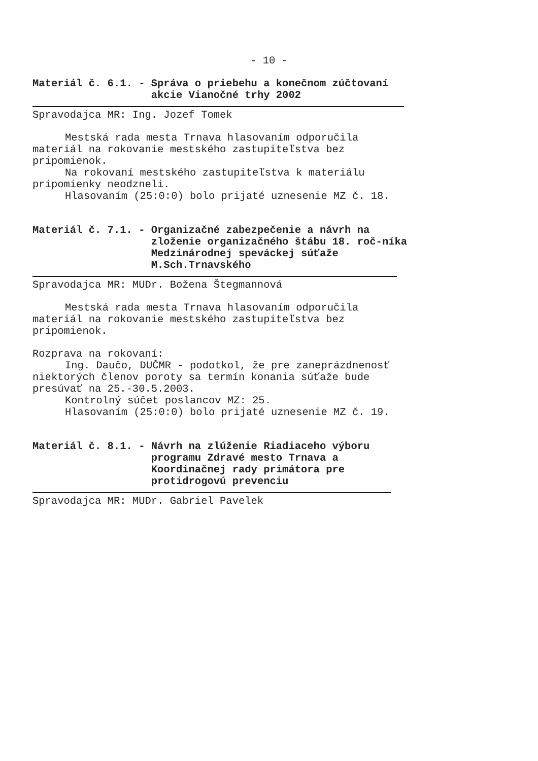- 10 -
Materiál č. 6.1. - Správa o priebehu a konečnom zúčtovaní akcie Vianočné trhy 2002
Spravodajca MR: Ing. Jozef Tomek
Mestská rada mesta Trnava hlasovaním odporučila materiál na rokovanie mestského zastupiteľstva bez pripomienok.
Na rokovaní mestského zastupiteľstva k materiálu pripomienky neodzneli.
Hlasovaním (25:0:0) bolo prijaté uznesenie MZ č. 18.
Materiál č. 7.1. - Organizačné zabezpečenie a návrh na zloženie organizačného štábu 18. roč-níka Medzinárodnej speváckej súťaže M.Sch.Trnavského
Spravodajca MR: MUDr. Božena Štegmannová
Mestská rada mesta Trnava hlasovaním odporučila materiál na rokovanie mestského zastupiteľstva bez pripomienok.
Rozprava na rokovaní:
Ing. Daučo, DUČMR - podotkol, že pre zaneprázdnenosť niektorých členov poroty sa termín konania súťaže bude presúvať na 25.-30.5.2003.
Kontrolný súčet poslancov MZ: 25.
Hlasovaním (25:0:0) bolo prijaté uznesenie MZ č. 19.
Materiál č. 8.1. - Návrh na zlúženie Riadiaceho výboru programu Zdravé mesto Trnava a Koordinačnej rady primátora pre protidrogovú prevenciu
Spravodajca MR: MUDr. Gabriel Pavelek